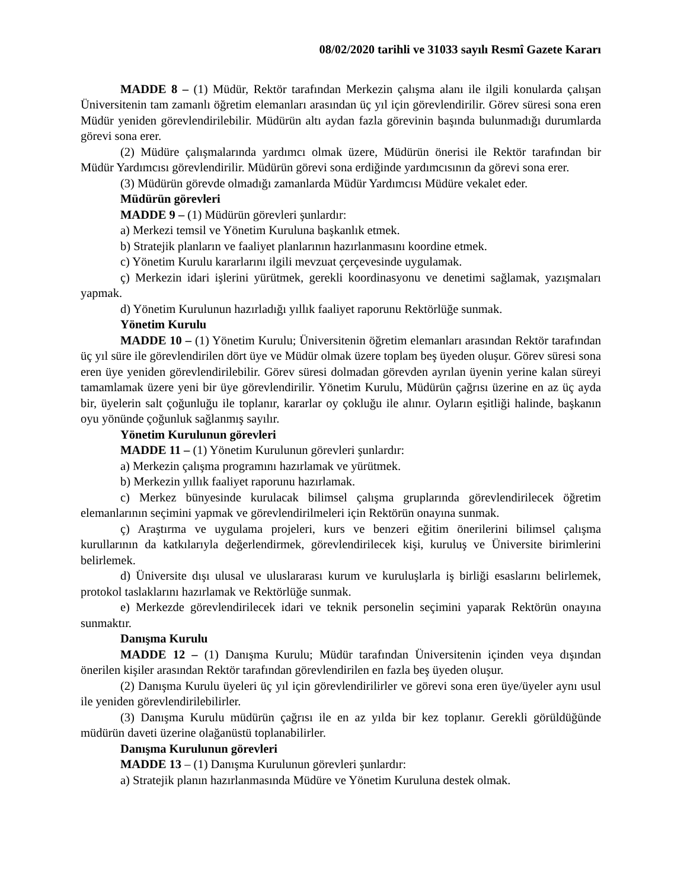08/02/2020 tarihli ve 31033 sayılı Resmî Gazete Kararı
MADDE 8 – (1) Müdür, Rektör tarafından Merkezin çalışma alanı ile ilgili konularda çalışan Üniversitenin tam zamanlı öğretim elemanları arasından üç yıl için görevlendirilir. Görev süresi sona eren Müdür yeniden görevlendirilebilir. Müdürün altı aydan fazla görevinin başında bulunmadığı durumlarda görevi sona erer.
(2) Müdüre çalışmalarında yardımcı olmak üzere, Müdürün önerisi ile Rektör tarafından bir Müdür Yardımcısı görevlendirilir. Müdürün görevi sona erdiğinde yardımcısının da görevi sona erer.
(3) Müdürün görevde olmadığı zamanlarda Müdür Yardımcısı Müdüre vekalet eder.
Müdürün görevleri
MADDE 9 – (1) Müdürün görevleri şunlardır:
a) Merkezi temsil ve Yönetim Kuruluna başkanlık etmek.
b) Stratejik planların ve faaliyet planlarının hazırlanmasını koordine etmek.
c) Yönetim Kurulu kararlarını ilgili mevzuat çerçevesinde uygulamak.
ç) Merkezin idari işlerini yürütmek, gerekli koordinasyonu ve denetimi sağlamak, yazışmaları yapmak.
d) Yönetim Kurulunun hazırladığı yıllık faaliyet raporunu Rektörlüğe sunmak.
Yönetim Kurulu
MADDE 10 – (1) Yönetim Kurulu; Üniversitenin öğretim elemanları arasından Rektör tarafından üç yıl süre ile görevlendirilen dört üye ve Müdür olmak üzere toplam beş üyeden oluşur. Görev süresi sona eren üye yeniden görevlendirilebilir. Görev süresi dolmadan görevden ayrılan üyenin yerine kalan süreyi tamamlamak üzere yeni bir üye görevlendirilir. Yönetim Kurulu, Müdürün çağrısı üzerine en az üç ayda bir, üyelerin salt çoğunluğu ile toplanır, kararlar oy çokluğu ile alınır. Oyların eşitliği halinde, başkanın oyu yönünde çoğunluk sağlanmış sayılır.
Yönetim Kurulunun görevleri
MADDE 11 – (1) Yönetim Kurulunun görevleri şunlardır:
a) Merkezin çalışma programını hazırlamak ve yürütmek.
b) Merkezin yıllık faaliyet raporunu hazırlamak.
c) Merkez bünyesinde kurulacak bilimsel çalışma gruplarında görevlendirilecek öğretim elemanlarının seçimini yapmak ve görevlendirilmeleri için Rektörün onayına sunmak.
ç) Araştırma ve uygulama projeleri, kurs ve benzeri eğitim önerilerini bilimsel çalışma kurullarının da katkılarıyla değerlendirmek, görevlendirilecek kişi, kuruluş ve Üniversite birimlerini belirlemek.
d) Üniversite dışı ulusal ve uluslararası kurum ve kuruluşlarla iş birliği esaslarını belirlemek, protokol taslaklarını hazırlamak ve Rektörlüğe sunmak.
e) Merkezde görevlendirilecek idari ve teknik personelin seçimini yaparak Rektörün onayına sunmaktır.
Danışma Kurulu
MADDE 12 – (1) Danışma Kurulu; Müdür tarafından Üniversitenin içinden veya dışından önerilen kişiler arasından Rektör tarafından görevlendirilen en fazla beş üyeden oluşur.
(2) Danışma Kurulu üyeleri üç yıl için görevlendirilirler ve görevi sona eren üye/üyeler aynı usul ile yeniden görevlendirilebilirler.
(3) Danışma Kurulu müdürün çağrısı ile en az yılda bir kez toplanır. Gerekli görüldüğünde müdürün daveti üzerine olağanüstü toplanabilirler.
Danışma Kurulunun görevleri
MADDE 13 – (1) Danışma Kurulunun görevleri şunlardır:
a) Stratejik planın hazırlanmasında Müdüre ve Yönetim Kuruluna destek olmak.